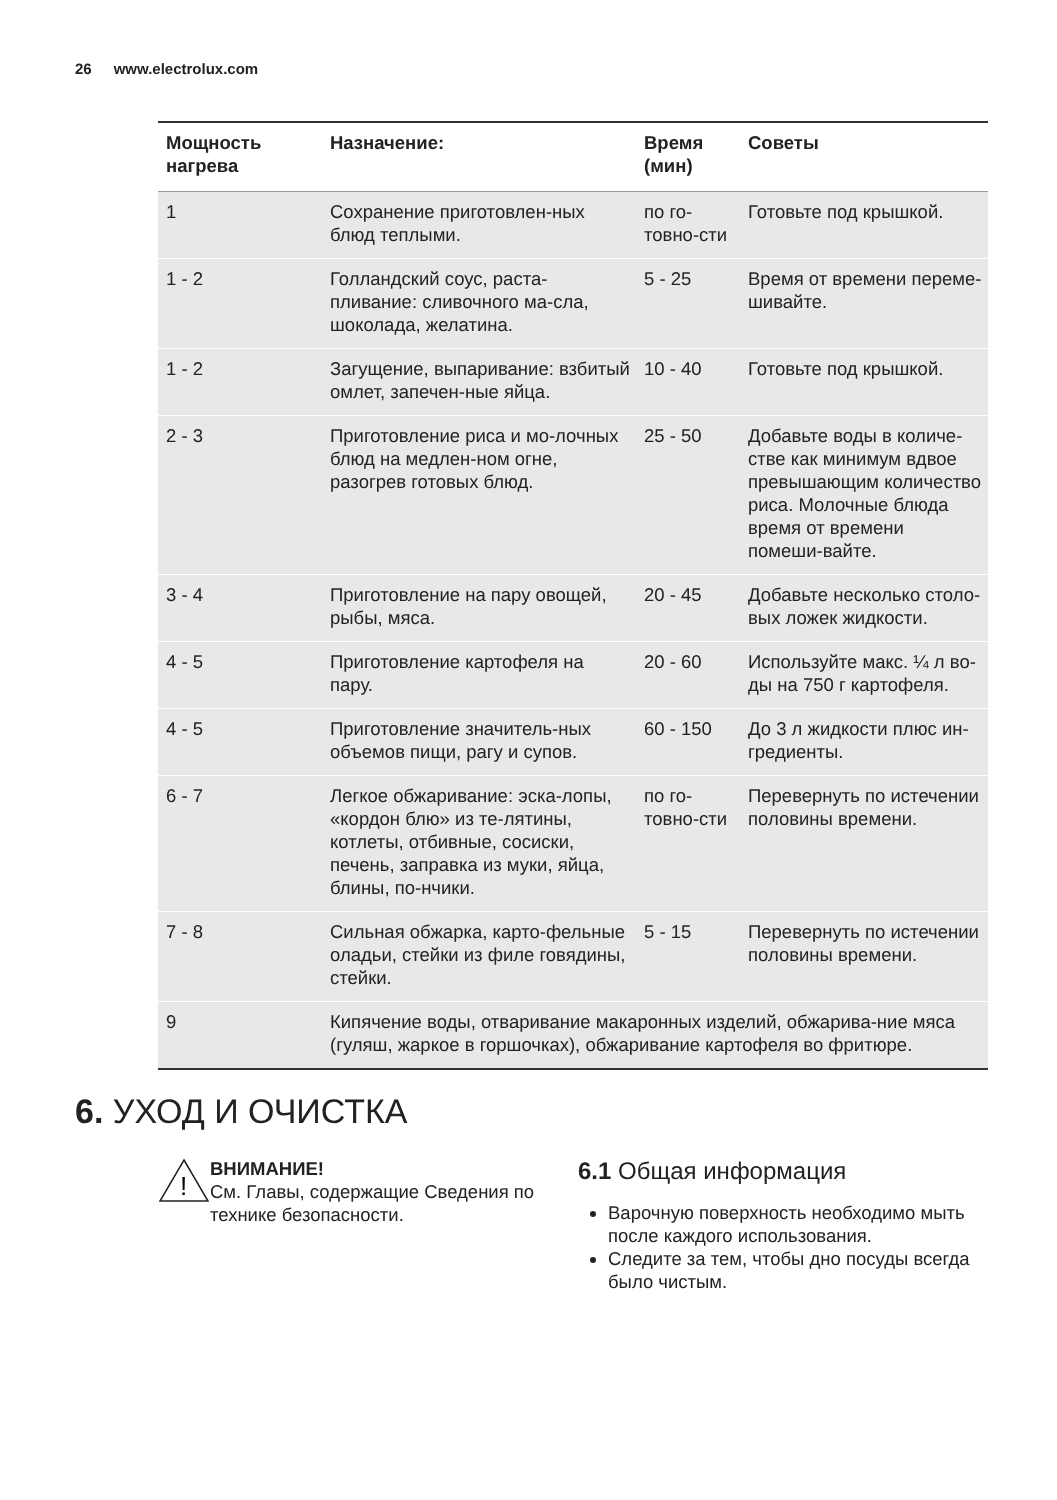26 www.electrolux.com
| Мощность нагрева | Назначение: | Время (мин) | Советы |
| --- | --- | --- | --- |
| 1 | Сохранение приготовлен-ных блюд теплыми. | по го-товно-сти | Готовьте под крышкой. |
| 1 - 2 | Голландский соус, раста-пливание: сливочного ма-сла, шоколада, желатина. | 5 - 25 | Время от времени переме-шивайте. |
| 1 - 2 | Загущение, выпаривание: взбитый омлет, запечен-ные яйца. | 10 - 40 | Готовьте под крышкой. |
| 2 - 3 | Приготовление риса и мо-лочных блюд на медлен-ном огне, разогрев готовых блюд. | 25 - 50 | Добавьте воды в количе-стве как минимум вдвое превышающим количество риса. Молочные блюда время от времени помеши-вайте. |
| 3 - 4 | Приготовление на пару овощей, рыбы, мяса. | 20 - 45 | Добавьте несколько столо-вых ложек жидкости. |
| 4 - 5 | Приготовление картофеля на пару. | 20 - 60 | Используйте макс. ¼ л во-ды на 750 г картофеля. |
| 4 - 5 | Приготовление значитель-ных объемов пищи, рагу и супов. | 60 - 150 | До 3 л жидкости плюс ин-гредиенты. |
| 6 - 7 | Легкое обжаривание: эска-лопы, «кордон блю» из те-лятины, котлеты, отбивные, сосиски, печень, заправка из муки, яйца, блины, по-нчики. | по го-товно-сти | Перевернуть по истечении половины времени. |
| 7 - 8 | Сильная обжарка, карто-фельные оладьи, стейки из филе говядины, стейки. | 5 - 15 | Перевернуть по истечении половины времени. |
| 9 | Кипячение воды, отваривание макаронных изделий, обжарива-ние мяса (гуляш, жаркое в горшочках), обжаривание картофеля во фритюре. | | |
6. УХОД И ОЧИСТКА
!
ВНИМАНИЕ!
См. Главы, содержащие Сведения по технике безопасности.
6.1 Общая информация
Варочную поверхность необходимо мыть после каждого использования.
Следите за тем, чтобы дно посуды всегда было чистым.